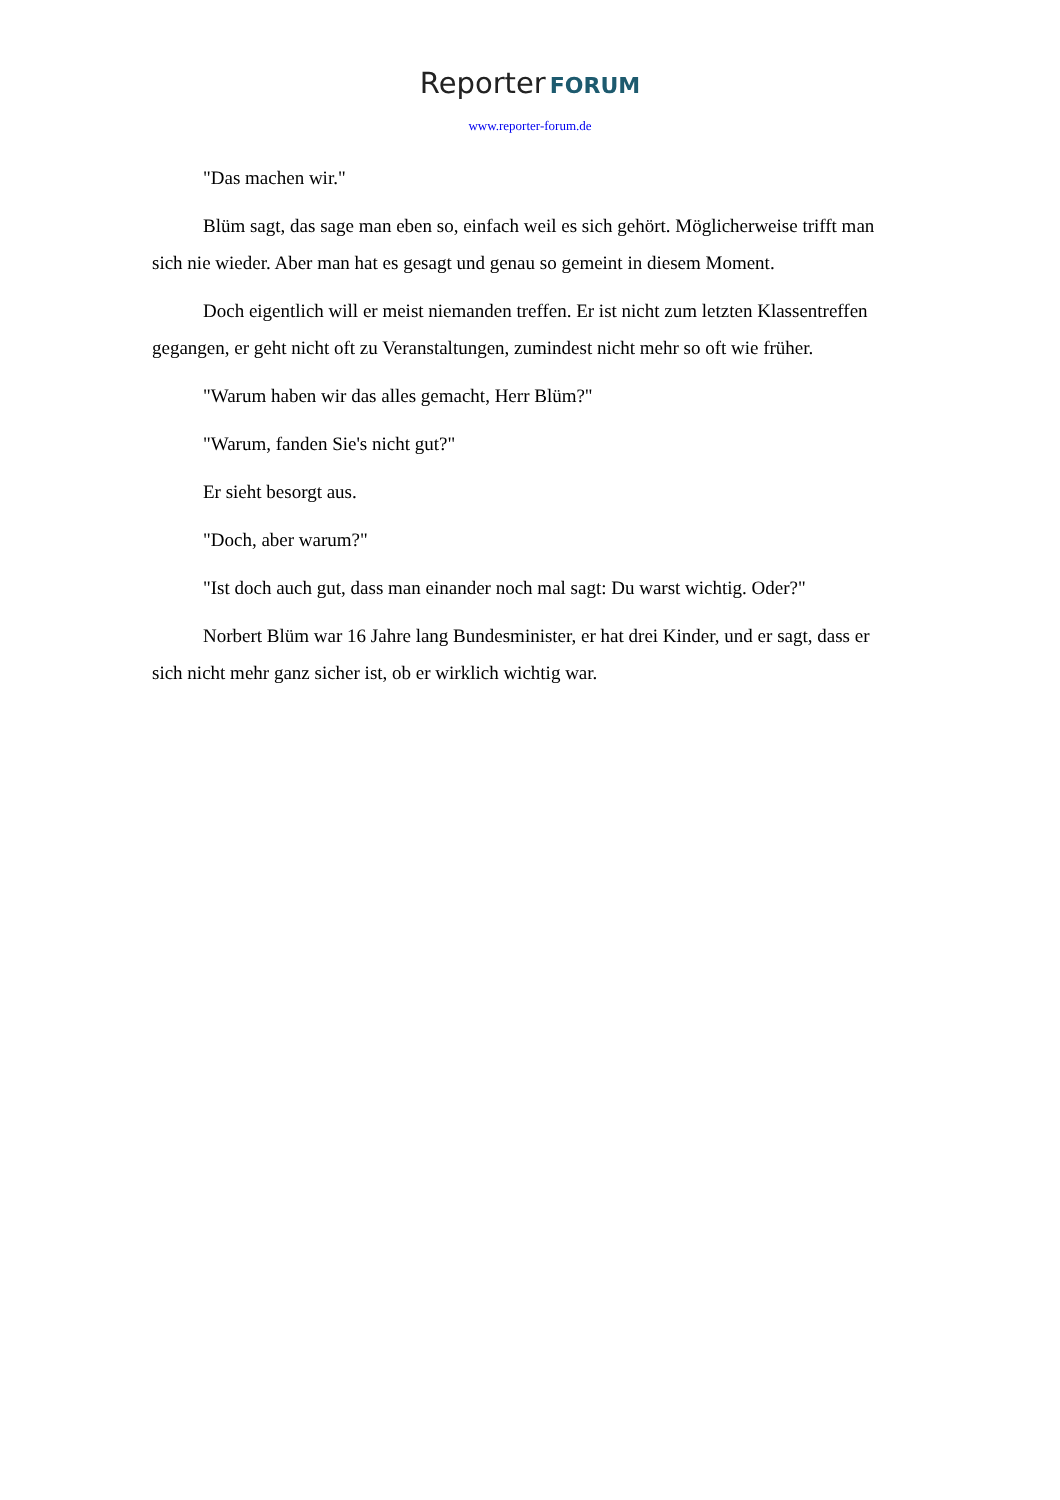Reporter FORUM
www.reporter-forum.de
"Das machen wir."
Blüm sagt, das sage man eben so, einfach weil es sich gehört. Möglicherweise trifft man sich nie wieder. Aber man hat es gesagt und genau so gemeint in diesem Moment.
Doch eigentlich will er meist niemanden treffen. Er ist nicht zum letzten Klassentreffen gegangen, er geht nicht oft zu Veranstaltungen, zumindest nicht mehr so oft wie früher.
"Warum haben wir das alles gemacht, Herr Blüm?"
"Warum, fanden Sie's nicht gut?"
Er sieht besorgt aus.
"Doch, aber warum?"
"Ist doch auch gut, dass man einander noch mal sagt: Du warst wichtig. Oder?"
Norbert Blüm war 16 Jahre lang Bundesminister, er hat drei Kinder, und er sagt, dass er sich nicht mehr ganz sicher ist, ob er wirklich wichtig war.